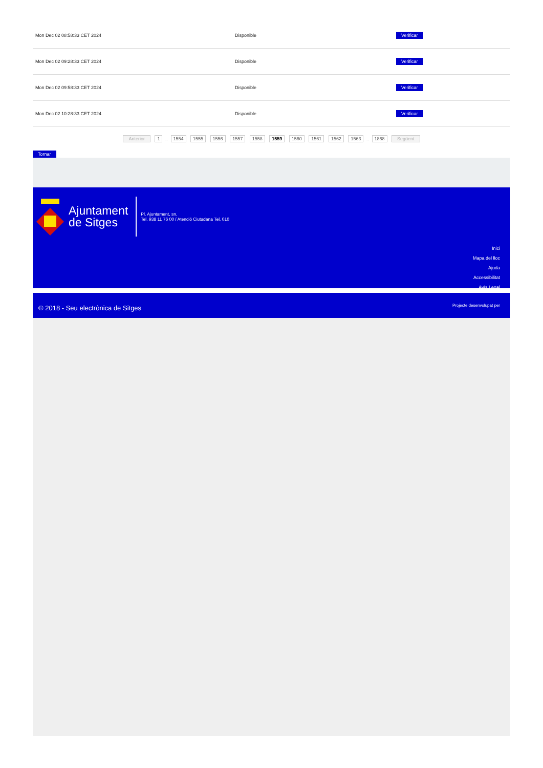| Mon Dec 02 08:58:33 CET 2024 | Disponible | Verificar |
| Mon Dec 02 09:28:33 CET 2024 | Disponible | Verificar |
| Mon Dec 02 09:58:33 CET 2024 | Disponible | Verificar |
| Mon Dec 02 10:28:33 CET 2024 | Disponible | Verificar |
Anterior 1 .. 1554 1555 1556 1557 1558 1559 1560 1561 1562 1563 .. 1868 Següent
Tornar
Ajuntament
de Sitges
Pl. Ajuntament, sn.
Tel. 938 11 76 00 / Atenció Ciutadana Tel. 010
Inici
Mapa del lloc
Ajuda
Accessibilitat
Avís Legal
© 2018 - Seu electrònica de Sitges
Projecte desenvolupat per